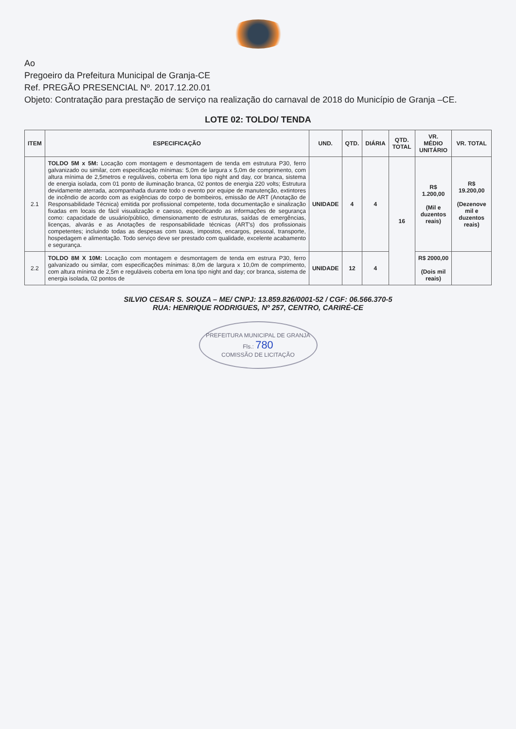Ao
Pregoeiro da Prefeitura Municipal de Granja-CE
Ref. PREGÃO PRESENCIAL Nº. 2017.12.20.01
Objeto: Contratação para prestação de serviço na realização do carnaval de 2018 do Município de Granja –CE.
LOTE 02: TOLDO/ TENDA
| ITEM | ESPECIFICAÇÃO | UND. | QTD. | DIÁRIA | QTD. TOTAL | VR. MÉDIO UNITÁRIO | VR. TOTAL |
| --- | --- | --- | --- | --- | --- | --- | --- |
| 2.1 | TOLDO 5M x 5M: Locação com montagem e desmontagem de tenda em estrutura P30, ferro galvanizado ou similar, com especificação mínimas: 5,0m de largura x 5,0m de comprimento, com altura mínima de 2,5metros e reguláveis, coberta em lona tipo night and day, cor branca, sistema de energia isolada, com 01 ponto de iluminação branca, 02 pontos de energia 220 volts; Estrutura devidamente aterrada, acompanhada durante todo o evento por equipe de manutenção, extintores de incêndio de acordo com as exigências do corpo de bombeiros, emissão de ART (Anotação de Responsabilidade Técnica) emitida por profissional competente, toda documentação e sinalização fixadas em locais de fácil visualização e caesso, especificando as informações de segurança como: capacidade de usuário/público, dimensionamento de estruturas, saídas de emergências, licenças, alvarás e as Anotações de responsabilidade técnicas (ART's) dos profissionais competentes; incluindo todas as despesas com taxas, impostos, encargos, pessoal, transporte, hospedagem e alimentação. Todo serviço deve ser prestado com qualidade, excelente acabamento e segurança. | UNIDADE | 4 | 4 | 16 | R$ 1.200,00 (Mil e duzentos reais) | R$ 19.200,00 (Dezenove mil e duzentos reais) |
| 2.2 | TOLDO 8M X 10M: Locação com montagem e desmontagem de tenda em estrura P30, ferro galvanizado ou similar, com especificações mínimas: 8,0m de largura x 10,0m de comprimento, com altura mínima de 2,5m e reguláveis coberta em lona tipo night and day; cor branca, sistema de energia isolada, 02 pontos de | UNIDADE | 12 | 4 | | R$ 2000,00 (Dois mil reais) | |
SILVIO CESAR S. SOUZA – ME/ CNPJ: 13.859.826/0001-52 / CGF: 06.566.370-5
RUA: HENRIQUE RODRIGUES, Nº 257, CENTRO, CARIRÉ-CE
PREFEITURA MUNICIPAL DE GRANJA
Fls.: 780
COMISSÃO DE LICITAÇÃO